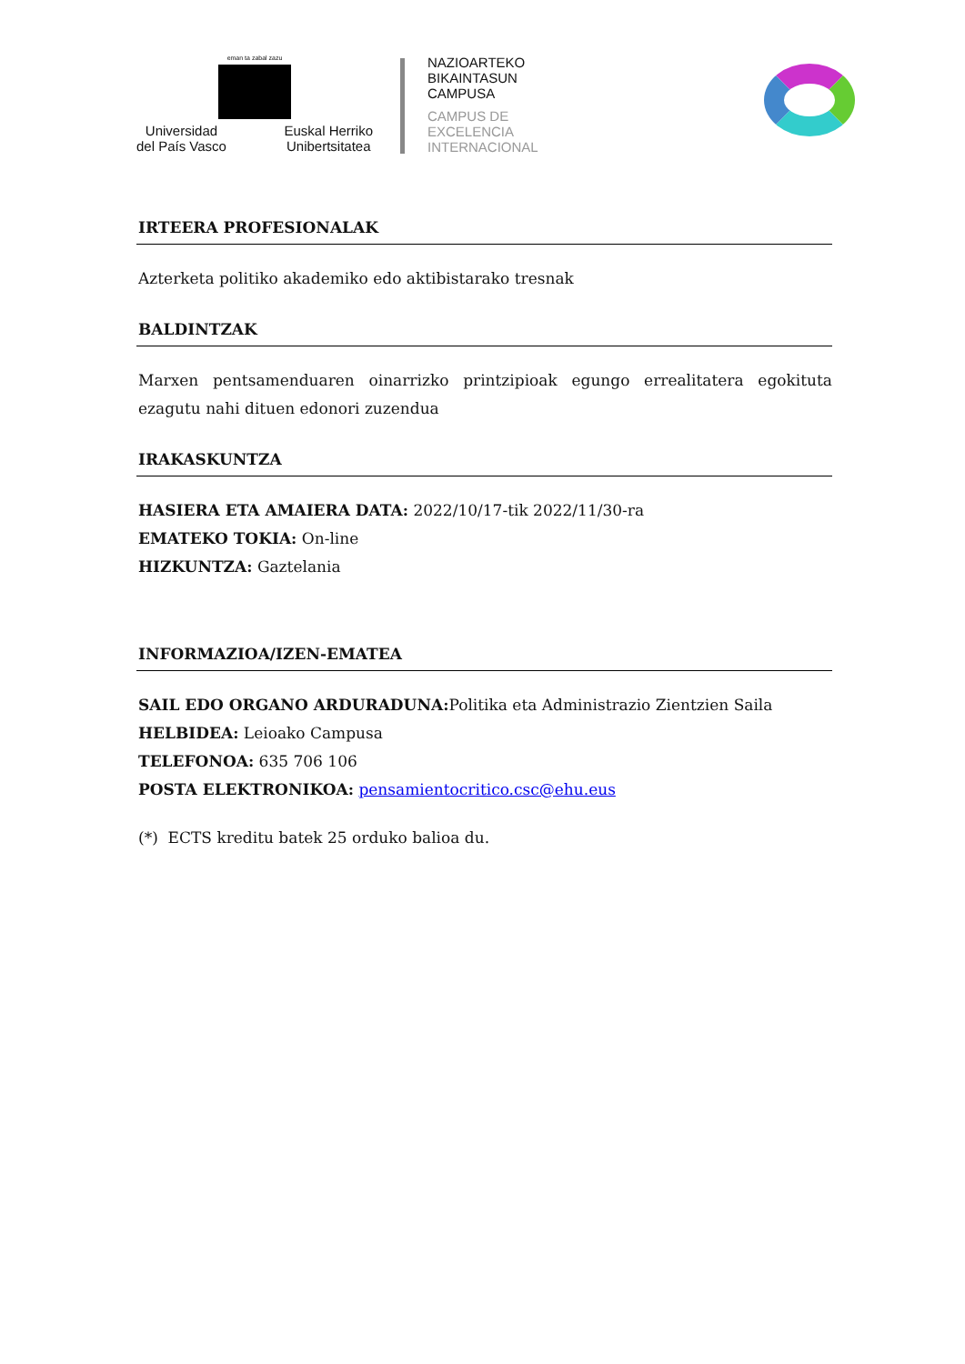eman ta zabal zazu
Universidad
del País Vasco Euskal Herriko
Unibertsitatea
NAZIOARTEKO
BIKAINTASUN
CAMPUSA
CAMPUS DE
EXCELENCIA
INTERNACIONAL
IRTEERA PROFESIONALAK
Azterketa politiko akademiko edo aktibistarako tresnak
BALDINTZAK
Marxen pentsamenduaren oinarrizko printzipioak egungo errealitatera egokituta ezagutu nahi dituen edonori zuzendua
IRAKASKUNTZA
HASIERA ETA AMAIERA DATA: 2022/10/17-tik 2022/11/30-ra
EMATEKO TOKIA: On-line
HIZKUNTZA: Gaztelania
INFORMAZIOA/IZEN-EMATEA
SAIL EDO ORGANO ARDURADUNA: Politika eta Administrazio Zientzien Saila
HELBIDEA: Leioako Campusa
TELEFONOA: 635 706 106
POSTA ELEKTRONIKOA: pensamientocritico.csc@ehu.eus
(*) ECTS kreditu batek 25 orduko balioa du.